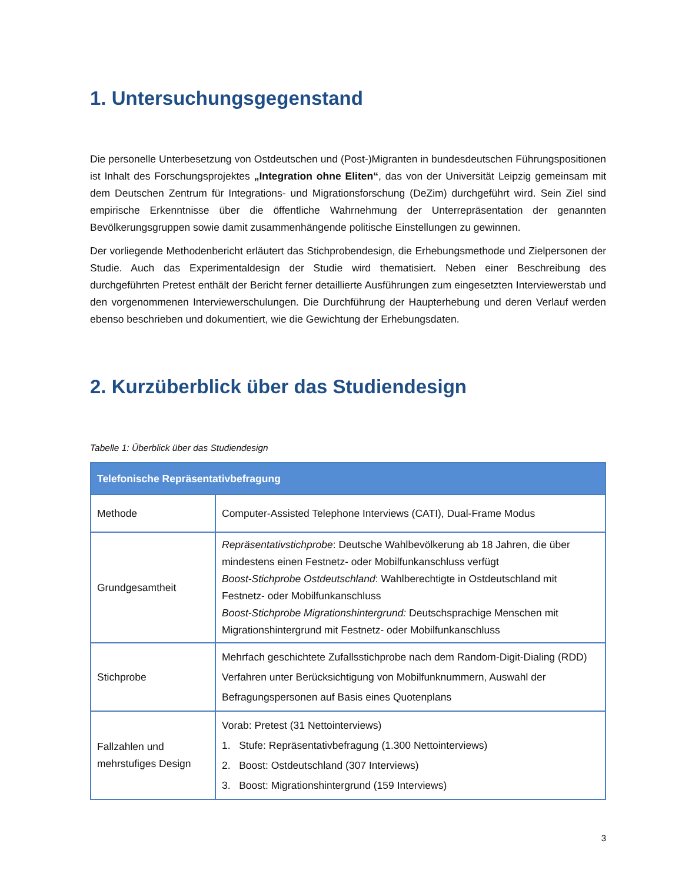1. Untersuchungsgegenstand
Die personelle Unterbesetzung von Ostdeutschen und (Post-)Migranten in bundesdeutschen Führungs­positionen ist Inhalt des Forschungsprojektes „Integration ohne Eliten“, das von der Universität Leipzig gemeinsam mit dem Deutschen Zentrum für Integrations- und Migrationsforschung (DeZim) durchgeführt wird. Sein Ziel sind empirische Erkenntnisse über die öffentliche Wahrnehmung der Unterrepräsentation der genannten Bevölkerungsgruppen sowie damit zusammenhängende politische Einstellungen zu gewin­nen.
Der vorliegende Methodenbericht erläutert das Stichprobendesign, die Erhebungsmethode und Zielper­sonen der Studie. Auch das Experimentaldesign der Studie wird thematisiert. Neben einer Beschreibung des durchgeführten Pretest enthält der Bericht ferner detaillierte Ausführungen zum eingesetzten Inter­viewerstab und den vorgenommenen Interviewerschulungen. Die Durchführung der Haupterhebung und deren Verlauf werden ebenso beschrieben und dokumentiert, wie die Gewichtung der Erhebungsdaten.
2. Kurzüberblick über das Studiendesign
Tabelle 1: Überblick über das Studiendesign
| Telefonische Repräsentativbefragung | |
| --- | --- |
| Methode | Computer-Assisted Telephone Interviews (CATI), Dual-Frame Modus |
| Grundgesamtheit | Repräsentativstichprobe : Deutsche Wahlbevölkerung ab 18 Jahren, die über mindestens einen Festnetz- oder Mobilfunkanschluss verfügt Boost-Stichprobe Ostdeutschland : Wahlberechtigte in Ostdeutschland mit Festnetz- oder Mobilfunkanschluss Boost-Stichprobe Migrationshintergrund: Deutschsprachige Menschen mit Migrationshintergrund mit Festnetz- oder Mobilfunkanschluss |
| Stichprobe | Mehrfach geschichtete Zufallsstichprobe nach dem Random-Digit-Dialing (RDD) Verfahren unter Berücksichtigung von Mobilfunknummern, Auswahl der Befragungspersonen auf Basis eines Quotenplans |
| Fallzahlen und mehrstufiges Design | Vorab: Pretest (31 Nettointerviews) 1. Stufe: Repräsentativbefragung (1.300 Nettointerviews) 2. Boost: Ostdeutschland (307 Interviews) 3. Boost: Migrationshintergrund (159 Interviews) |
3